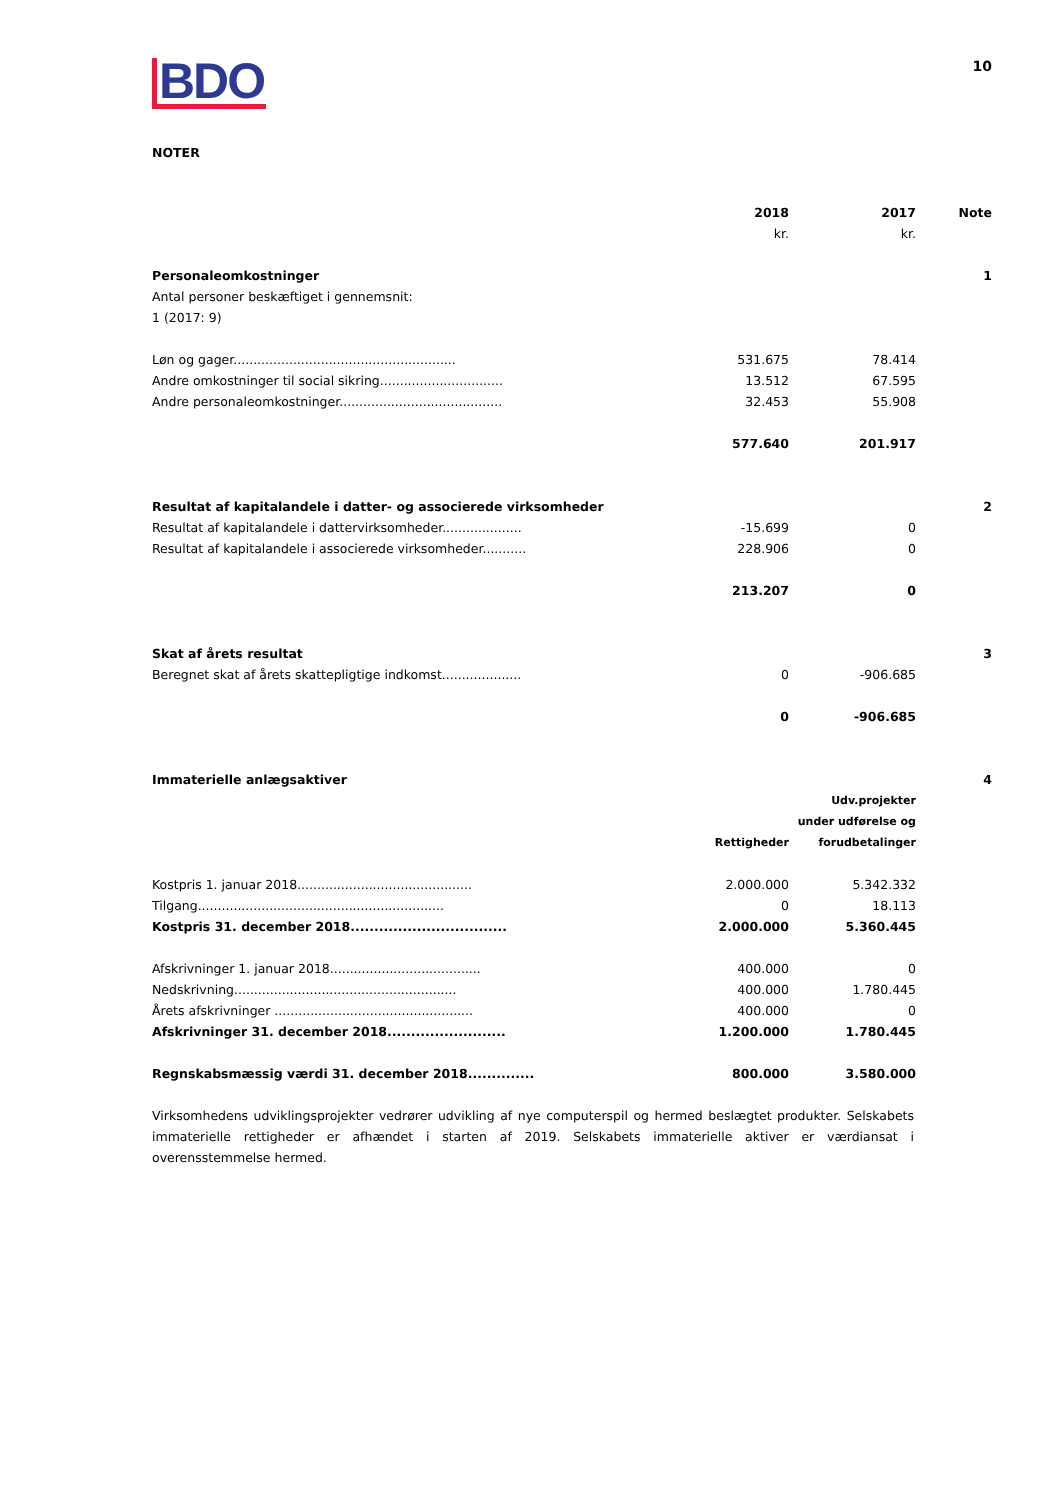BDO
10
NOTER
| | 2018 | 2017 | Note |
| | kr. | kr. | |
| Personaleomkostninger | | | 1 |
| Antal personer beskæftiget i gennemsnit: 1 (2017: 9) | | | |
| Løn og gager........................................................ | 531.675 | 78.414 | |
| Andre omkostninger til social sikring............................... | 13.512 | 67.595 | |
| Andre personaleomkostninger......................................... | 32.453 | 55.908 | |
| | 577.640 | 201.917 | |
| Resultat af kapitalandele i datter- og associerede virksomheder | | | 2 |
| Resultat af kapitalandele i dattervirksomheder.................... | -15.699 | 0 | |
| Resultat af kapitalandele i associerede virksomheder........... | 228.906 | 0 | |
| | 213.207 | 0 | |
| Skat af årets resultat | | | 3 |
| Beregnet skat af årets skattepligtige indkomst.................... | 0 | -906.685 | |
| | 0 | -906.685 | |
| Immaterielle anlægsaktiver | | | 4 |
| | Rettigheder | Udv.projekter under udførelse og forudbetalinger | |
| Kostpris 1. januar 2018............................................ | 2.000.000 | 5.342.332 | |
| Tilgang.............................................................. | 0 | 18.113 | |
| Kostpris 31. december 2018................................. | 2.000.000 | 5.360.445 | |
| Afskrivninger 1. januar 2018...................................... | 400.000 | 0 | |
| Nedskrivning........................................................ | 400.000 | 1.780.445 | |
| Årets afskrivninger .................................................. | 400.000 | 0 | |
| Afskrivninger 31. december 2018......................... | 1.200.000 | 1.780.445 | |
| Regnskabsmæssig værdi 31. december 2018.............. | 800.000 | 3.580.000 | |
Virksomhedens udviklingsprojekter vedrører udvikling af nye computerspil og hermed beslægtet produkter. Selskabets immaterielle rettigheder er afhændet i starten af 2019. Selskabets immaterielle aktiver er værdiansat i overensstemmelse hermed.